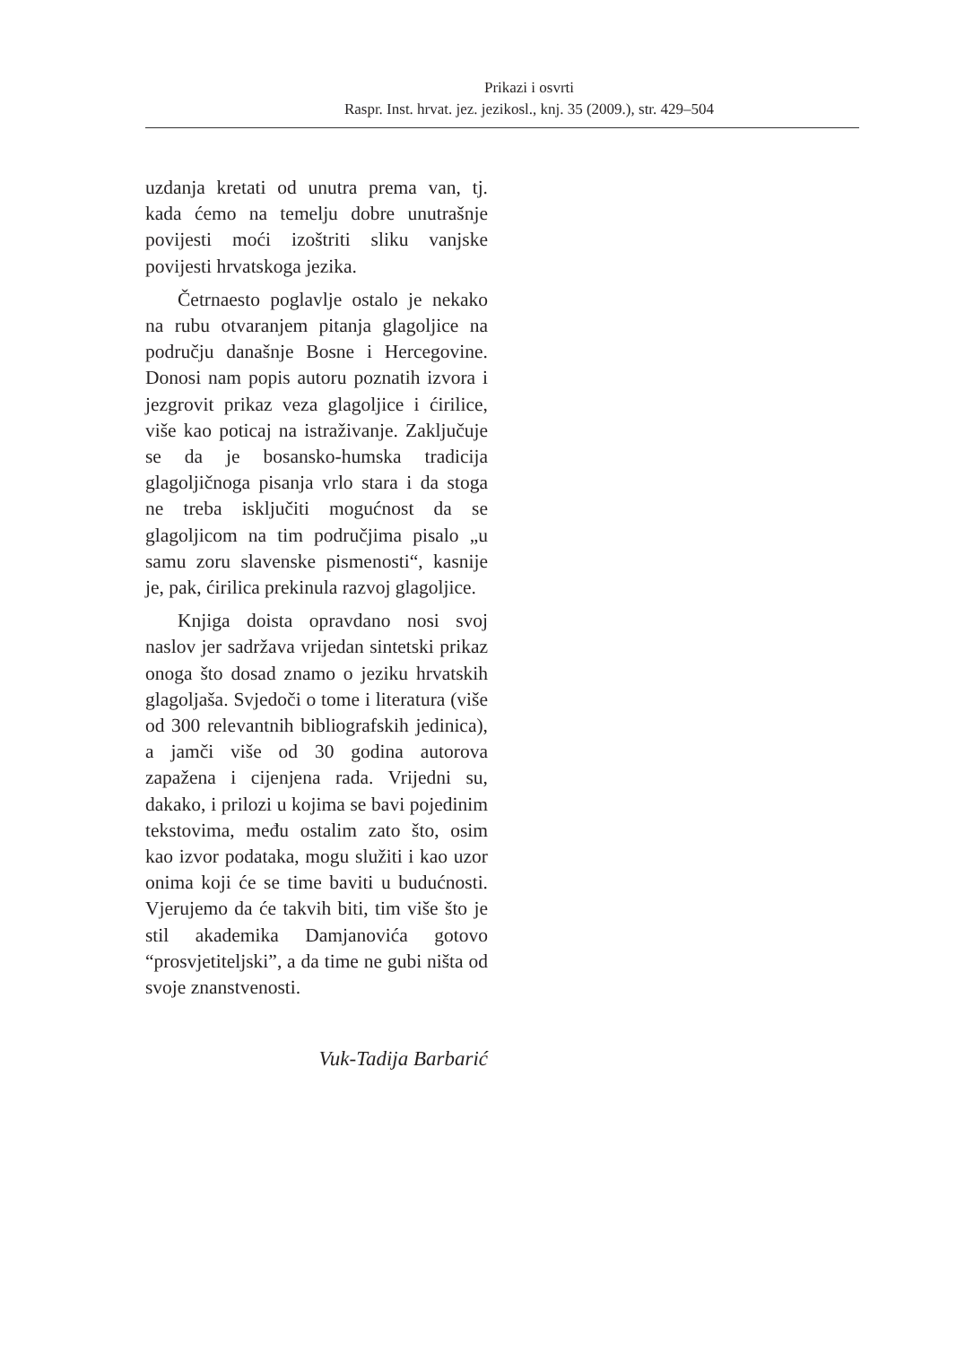Prikazi i osvrti
Raspr. Inst. hrvat. jez. jezikosl., knj. 35 (2009.), str. 429–504
uzdanja kretati od unutra prema van, tj. kada ćemo na temelju dobre unutrašnje povijesti moći izoštriti sliku vanjske povijesti hrvatskoga jezika.
Četrnaesto poglavlje ostalo je nekako na rubu otvaranjem pitanja glagoljice na području današnje Bosne i Hercegovine. Donosi nam popis autoru poznatih izvora i jezgrovit prikaz veza glagoljice i ćirilice, više kao poticaj na istraživanje. Zaključuje se da je bosansko-humska tradicija glagoljičnoga pisanja vrlo stara i da stoga ne treba isključiti mogućnost da se glagoljicom na tim područjima pisalo „u samu zoru slavenske pismenosti“, kasnije je, pak, ćirilica prekinula razvoj glagoljice.
Knjiga doista opravdano nosi svoj naslov jer sadržava vrijedan sintetski prikaz onoga što dosad znamo o jeziku hrvatskih glagoljaša. Svjedoči o tome i literatura (više od 300 relevantnih bibliografskih jedinica), a jamči više od 30 godina autorova zapažena i cijenjena rada. Vrijedni su, dakako, i prilozi u kojima se bavi pojedinim tekstovima, među ostalim zato što, osim kao izvor podataka, mogu služiti i kao uzor onima koji će se time baviti u budućnosti. Vjerujemo da će takvih biti, tim više što je stil akademika Damjanovića gotovo “prosvjetiteljski”, a da time ne gubi ništa od svoje znanstvenosti.
Vuk-Tadija Barbarić